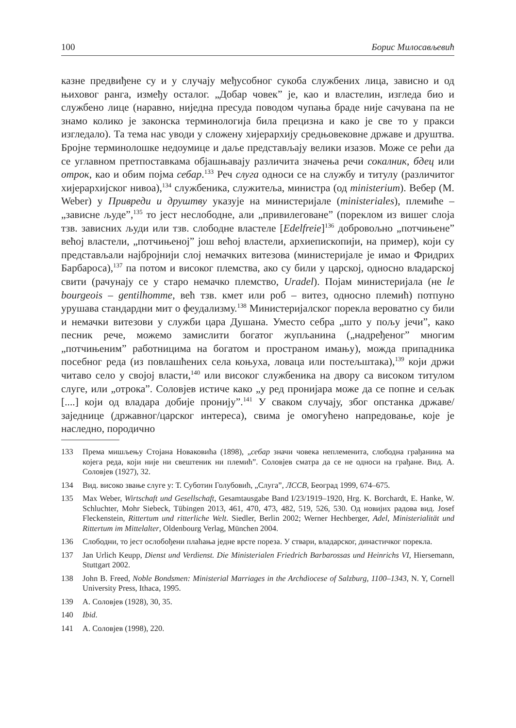100 Борис Милосављевић
казне предвиђене су и у случају међусобног сукоба службених лица, зависно и од њиховог ранга, између осталог. „Добар човек” је, као и властелин, изгледа био и службено лице (наравно, ниједна пресуда поводом чупања браде није сачувана па не знамо колико је законска терминологија била прецизна и како је све то у пракси изгледало). Та тема нас уводи у сложену хијерархију средњовековне државе и друштва. Бројне терминолошке недоумице и даље представљају велики изазов. Може се рећи да се углавном претпоставкама објашњавају различита значења речи сокалник, бдец или отрок, као и обим појма себар.<sup>133</sup> Реч слуга односи се на службу и титулу (различитог хијерархијског нивоа),<sup>134</sup> службеника, служитеља, министра (од ministerium). Вебер (M. Weber) у Привреди и друштву указује на министеријале (ministeriales), племиће – „зависне људе”,<sup>135</sup> то јест неслободне, али „привилеговане” (пореклом из вишег слоја тзв. зависних људи или тзв. слободне властеле [Edelfreie]<sup>136</sup> добровољно „потчињене” већој властели, „потчињеној” још већој властели, архиепископији, на пример), који су представљали најбројнији слој немачких витезова (министеријале је имао и Фридрих Барбароса),<sup>137</sup> па потом и високог племства, ако су били у царској, односно владарској свити (рачунају се у старо немачко племство, Uradel). Појам министеријала (не le bourgeois – gentilhomme, већ тзв. кмет или роб – витез, односно племић) потпуно урушава стандардни мит о феудализму.<sup>138</sup> Министеријалског порекла вероватно су били и немачки витезови у служби цара Душана. Уместо себра „што у пољу јечи”, како песник рече, можемо замислити богатог жупљанина („надређеног” многим „потчињеним” работницима на богатом и пространом имању), можда припадника посебног реда (из повлашћених села коњуха, ловаца или постељштака),<sup>139</sup> који држи читаво село у својој власти,<sup>140</sup> или високог службеника на двору са високом титулом слуге, или „отрока”. Соловјев истиче како „у ред пронијара може да се попне и сељак [....] који од владара добије пронију”.<sup>141</sup> У сваком случају, због опстанка државе/заједнице (државног/царског интереса), свима је омогућено напредовање, које је наследно, породично
133 Према мишљењу Стојана Новаковића (1898), „себар значи човека неплеменита, слободна грађанина ма којега реда, који није ни свештеник ни племић”. Соловјев сматра да се не односи на грађане. Вид. А. Соловјев (1927), 32.
134 Вид. високо звање слуге у: Т. Суботин Голубовић, „Слуга”, ЛССВ, Београд 1999, 674–675.
135 Max Weber, Wirtschaft und Gesellschaft, Gesamtausgabe Band I/23/1919–1920, Hrg. K. Borchardt, E. Hanke, W. Schluchter, Mohr Siebeck, Tübingen 2013, 461, 470, 473, 482, 519, 526, 530. Од новијих радова вид. Josef Fleckenstein, Rittertum und ritterliche Welt. Siedler, Berlin 2002; Werner Hechberger, Adel, Ministerialität und Rittertum im Mittelalter, Oldenbourg Verlag, München 2004.
136 Слободни, то јест ослобођени плаћања једне врсте пореза. У ствари, владарског, династичког порекла.
137 Jan Urlich Keupp, Dienst und Verdienst. Die Ministerialen Friedrich Barbarossas und Heinrichs VI, Hiersemann, Stuttgart 2002.
138 John B. Freed, Noble Bondsmen: Ministerial Marriages in the Archdiocese of Salzburg, 1100–1343, N. Y, Cornell University Press, Ithaca, 1995.
139 А. Соловјев (1928), 30, 35.
140 Ibid.
141 А. Соловјев (1998), 220.